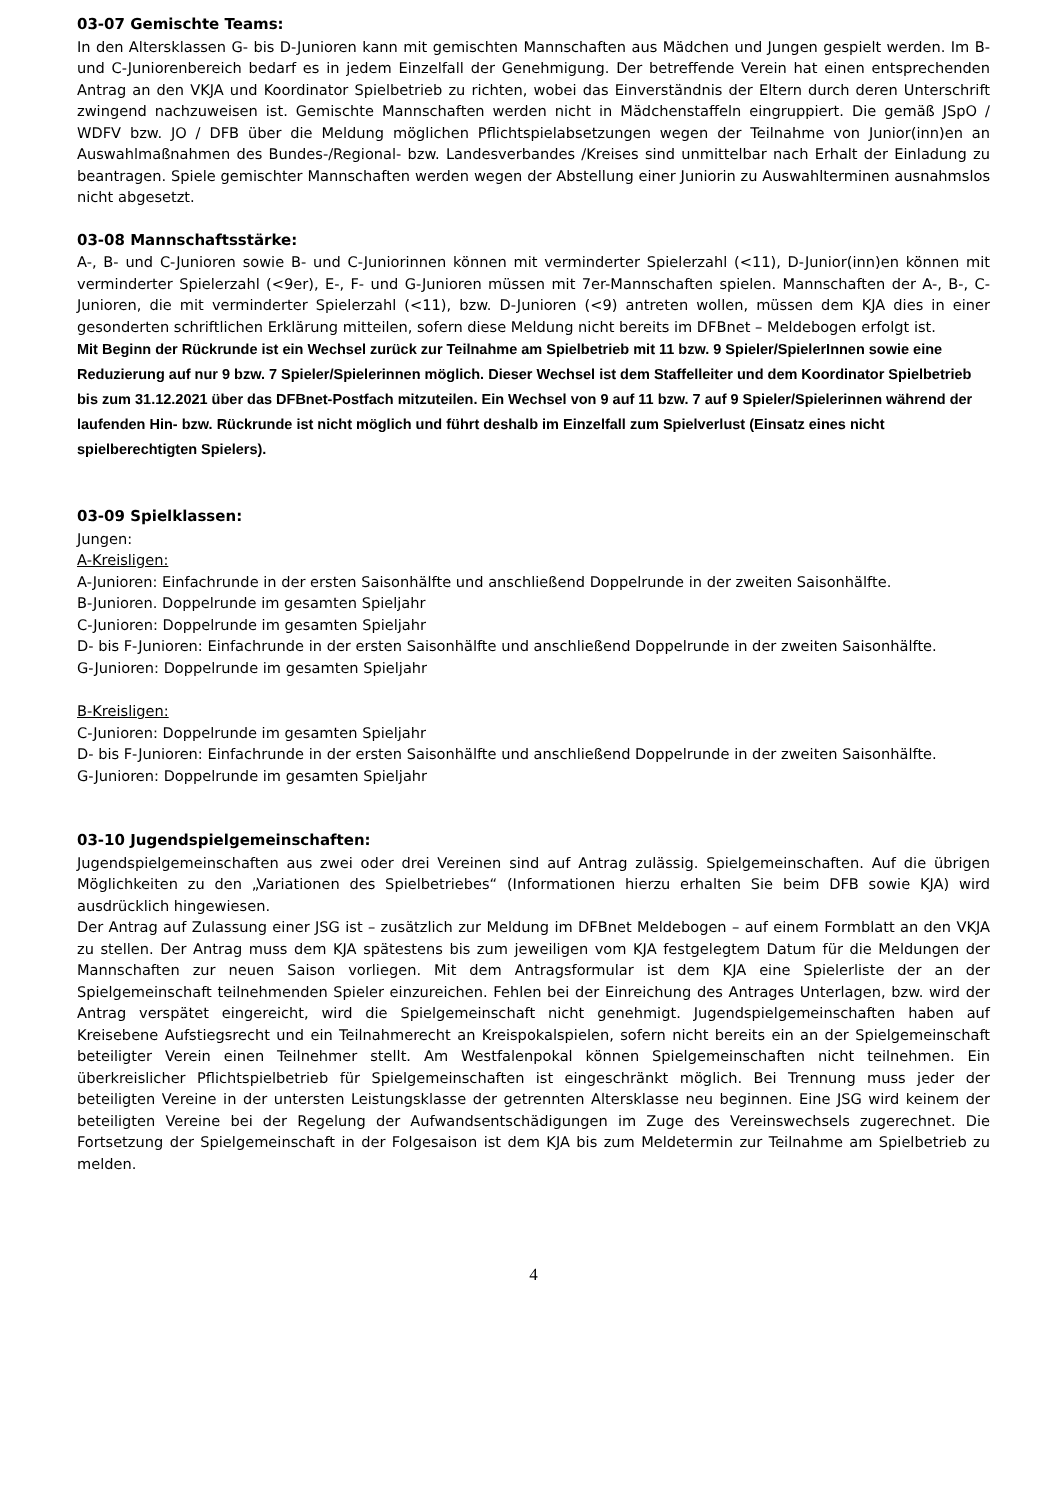03-07 Gemischte Teams:
In den Altersklassen G- bis D-Junioren kann mit gemischten Mannschaften aus Mädchen und Jungen gespielt werden. Im B- und C-Juniorenbereich bedarf es in jedem Einzelfall der Genehmigung. Der betreffende Verein hat einen entsprechenden Antrag an den VKJA und Koordinator Spielbetrieb zu richten, wobei das Einverständnis der Eltern durch deren Unterschrift zwingend nachzuweisen ist. Gemischte Mannschaften werden nicht in Mädchenstaffeln eingruppiert. Die gemäß JSpO / WDFV bzw. JO / DFB über die Meldung möglichen Pflichtspielabsetzungen wegen der Teilnahme von Junior(inn)en an Auswahlmaßnahmen des Bundes-/Regional- bzw. Landesverbandes /Kreises sind unmittelbar nach Erhalt der Einladung zu beantragen. Spiele gemischter Mannschaften werden wegen der Abstellung einer Juniorin zu Auswahlterminen ausnahmslos nicht abgesetzt.
03-08 Mannschaftsstärke:
A-, B- und C-Junioren sowie B- und C-Juniorinnen können mit verminderter Spielerzahl (<11), D-Junior(inn)en können mit verminderter Spielerzahl (<9er), E-, F- und G-Junioren müssen mit 7er-Mannschaften spielen. Mannschaften der A-, B-, C-Junioren, die mit verminderter Spielerzahl (<11), bzw. D-Junioren (<9) antreten wollen, müssen dem KJA dies in einer gesonderten schriftlichen Erklärung mitteilen, sofern diese Meldung nicht bereits im DFBnet – Meldebogen erfolgt ist.
Mit Beginn der Rückrunde ist ein Wechsel zurück zur Teilnahme am Spielbetrieb mit 11 bzw. 9 Spieler/SpielerInnen sowie eine Reduzierung auf nur 9 bzw. 7 Spieler/Spielerinnen möglich. Dieser Wechsel ist dem Staffelleiter und dem Koordinator Spielbetrieb bis zum 31.12.2021 über das DFBnet-Postfach mitzuteilen. Ein Wechsel von 9 auf 11 bzw. 7 auf 9 Spieler/Spielerinnen während der laufenden Hin- bzw. Rückrunde ist nicht möglich und führt deshalb im Einzelfall zum Spielverlust (Einsatz eines nicht spielberechtigten Spielers).
03-09 Spielklassen:
Jungen:
A-Kreisligen:
A-Junioren: Einfachrunde in der ersten Saisonhälfte und anschließend Doppelrunde in der zweiten Saisonhälfte.
B-Junioren. Doppelrunde im gesamten Spieljahr
C-Junioren: Doppelrunde im gesamten Spieljahr
D- bis F-Junioren: Einfachrunde in der ersten Saisonhälfte und anschließend Doppelrunde in der zweiten Saisonhälfte.
G-Junioren: Doppelrunde im gesamten Spieljahr
B-Kreisligen:
C-Junioren: Doppelrunde im gesamten Spieljahr
D- bis F-Junioren: Einfachrunde in der ersten Saisonhälfte und anschließend Doppelrunde in der zweiten Saisonhälfte.
G-Junioren: Doppelrunde im gesamten Spieljahr
03-10 Jugendspielgemeinschaften:
Jugendspielgemeinschaften aus zwei oder drei Vereinen sind auf Antrag zulässig. Spielgemeinschaften. Auf die übrigen Möglichkeiten zu den „Variationen des Spielbetriebes“ (Informationen hierzu erhalten Sie beim DFB sowie KJA) wird ausdrücklich hingewiesen.
Der Antrag auf Zulassung einer JSG ist – zusätzlich zur Meldung im DFBnet Meldebogen – auf einem Formblatt an den VKJA zu stellen. Der Antrag muss dem KJA spätestens bis zum jeweiligen vom KJA festgelegtem Datum für die Meldungen der Mannschaften zur neuen Saison vorliegen. Mit dem Antragsformular ist dem KJA eine Spielerliste der an der Spielgemeinschaft teilnehmenden Spieler einzureichen. Fehlen bei der Einreichung des Antrages Unterlagen, bzw. wird der Antrag verspätet eingereicht, wird die Spielgemeinschaft nicht genehmigt. Jugendspielgemeinschaften haben auf Kreisebene Aufstiegsrecht und ein Teilnahmerecht an Kreispokalspielen, sofern nicht bereits ein an der Spielgemeinschaft beteiligter Verein einen Teilnehmer stellt. Am Westfalenpokal können Spielgemeinschaften nicht teilnehmen. Ein überkreislicher Pflichtspielbetrieb für Spielgemeinschaften ist eingeschränkt möglich. Bei Trennung muss jeder der beteiligten Vereine in der untersten Leistungsklasse der getrennten Altersklasse neu beginnen. Eine JSG wird keinem der beteiligten Vereine bei der Regelung der Aufwandsentschädigungen im Zuge des Vereinswechsels zugerechnet. Die Fortsetzung der Spielgemeinschaft in der Folgesaison ist dem KJA bis zum Meldetermin zur Teilnahme am Spielbetrieb zu melden.
4